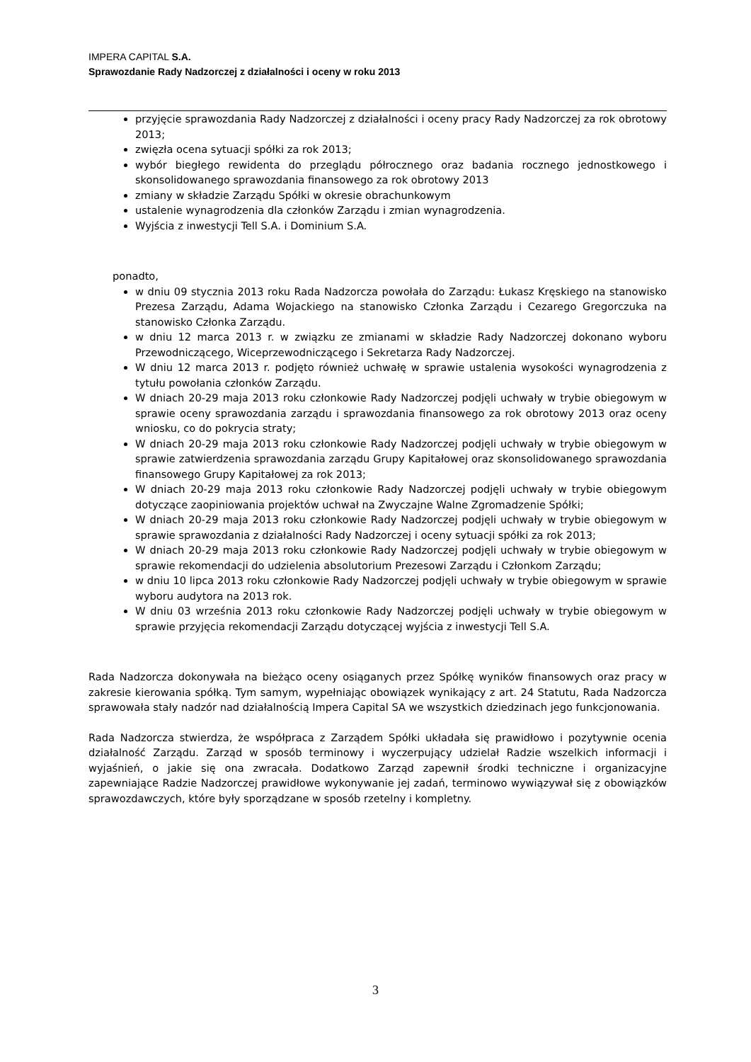IMPERA CAPITAL S.A.
Sprawozdanie Rady Nadzorczej z działalności i oceny w roku 2013
przyjęcie sprawozdania Rady Nadzorczej z działalności i oceny pracy Rady Nadzorczej za rok obrotowy 2013;
zwięzła ocena sytuacji spółki za rok 2013;
wybór biegłego rewidenta do przeglądu półrocznego oraz badania rocznego jednostkowego i skonsolidowanego sprawozdania finansowego za rok obrotowy 2013
zmiany w składzie Zarządu Spółki w okresie obrachunkowym
ustalenie wynagrodzenia dla członków Zarządu i zmian wynagrodzenia.
Wyjścia z inwestycji Tell S.A. i Dominium S.A.
ponadto,
w dniu 09 stycznia 2013 roku Rada Nadzorcza powołała do Zarządu: Łukasz Kręskiego na stanowisko Prezesa Zarządu, Adama Wojackiego na stanowisko Członka Zarządu i Cezarego Gregorczuka na stanowisko Członka Zarządu.
w dniu 12 marca 2013 r. w związku ze zmianami w składzie Rady Nadzorczej dokonano wyboru Przewodniczącego, Wiceprzewodniczącego i Sekretarza Rady Nadzorczej.
W dniu 12 marca 2013 r. podjęto również uchwałę w sprawie ustalenia wysokości wynagrodzenia z tytułu powołania członków Zarządu.
W dniach 20-29 maja 2013 roku członkowie Rady Nadzorczej podjęli uchwały w trybie obiegowym w sprawie oceny sprawozdania zarządu i sprawozdania finansowego za rok obrotowy 2013 oraz oceny wniosku, co do pokrycia straty;
W dniach 20-29 maja 2013 roku członkowie Rady Nadzorczej podjęli uchwały w trybie obiegowym w sprawie zatwierdzenia sprawozdania zarządu Grupy Kapitałowej oraz skonsolidowanego sprawozdania finansowego Grupy Kapitałowej za rok 2013;
W dniach 20-29 maja 2013 roku członkowie Rady Nadzorczej podjęli uchwały w trybie obiegowym dotyczące zaopiniowania projektów uchwał na Zwyczajne Walne Zgromadzenie Spółki;
W dniach 20-29 maja 2013 roku członkowie Rady Nadzorczej podjęli uchwały w trybie obiegowym w sprawie sprawozdania z działalności Rady Nadzorczej i oceny sytuacji spółki za rok 2013;
W dniach 20-29 maja 2013 roku członkowie Rady Nadzorczej podjęli uchwały w trybie obiegowym w sprawie rekomendacji do udzielenia absolutorium Prezesowi Zarządu i Członkom Zarządu;
w dniu 10 lipca 2013 roku członkowie Rady Nadzorczej podjęli uchwały w trybie obiegowym w sprawie wyboru audytora na 2013 rok.
W dniu 03 września 2013 roku członkowie Rady Nadzorczej podjęli uchwały w trybie obiegowym w sprawie przyjęcia rekomendacji Zarządu dotyczącej wyjścia z inwestycji Tell S.A.
Rada Nadzorcza dokonywała na bieżąco oceny osiąganych przez Spółkę wyników finansowych oraz pracy w zakresie kierowania spółką. Tym samym, wypełniając obowiązek wynikający z art. 24 Statutu, Rada Nadzorcza sprawowała stały nadzór nad działalnością Impera Capital SA we wszystkich dziedzinach jego funkcjonowania.
Rada Nadzorcza stwierdza, że współpraca z Zarządem Spółki układała się prawidłowo i pozytywnie ocenia działalność Zarządu. Zarząd w sposób terminowy i wyczerpujący udzielał Radzie wszelkich informacji i wyjaśnień, o jakie się ona zwracała. Dodatkowo Zarząd zapewnił środki techniczne i organizacyjne zapewniające Radzie Nadzorczej prawidłowe wykonywanie jej zadań, terminowo wywiązywał się z obowiązków sprawozdawczych, które były sporządzane w sposób rzetelny i kompletny.
3